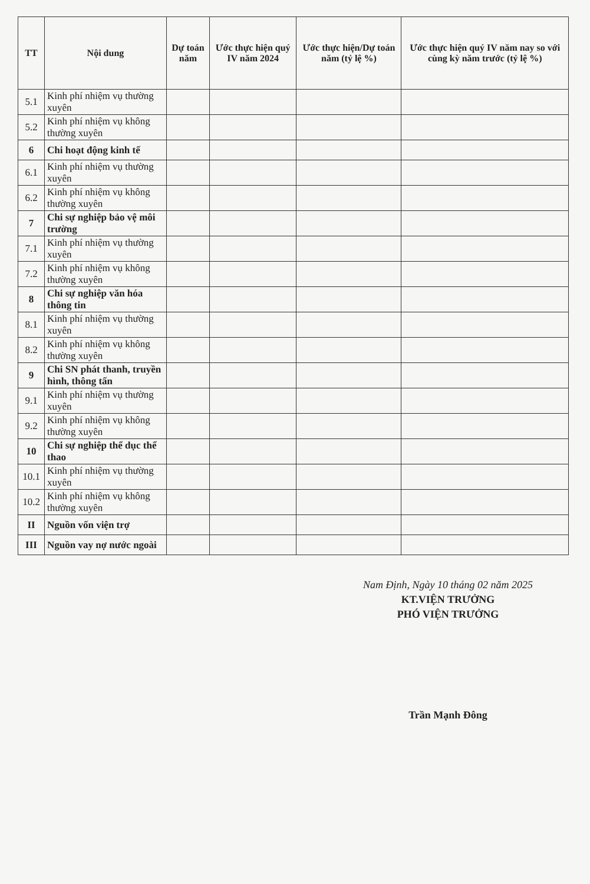| TT | Nội dung | Dự toán năm | Ước thực hiện quý IV năm 2024 | Ước thực hiện/Dự toán năm (tỷ lệ %) | Ước thực hiện quý IV năm nay so với cùng kỳ năm trước (tỷ lệ %) |
| --- | --- | --- | --- | --- | --- |
| 5.1 | Kinh phí nhiệm vụ thường xuyên | | | | |
| 5.2 | Kinh phí nhiệm vụ không thường xuyên | | | | |
| 6 | Chi hoạt động kinh tế | | | | |
| 6.1 | Kinh phí nhiệm vụ thường xuyên | | | | |
| 6.2 | Kinh phí nhiệm vụ không thường xuyên | | | | |
| 7 | Chi sự nghiệp bảo vệ môi trường | | | | |
| 7.1 | Kinh phí nhiệm vụ thường xuyên | | | | |
| 7.2 | Kinh phí nhiệm vụ không thường xuyên | | | | |
| 8 | Chi sự nghiệp văn hóa thông tin | | | | |
| 8.1 | Kinh phí nhiệm vụ thường xuyên | | | | |
| 8.2 | Kinh phí nhiệm vụ không thường xuyên | | | | |
| 9 | Chi SN phát thanh, truyền hình, thông tấn | | | | |
| 9.1 | Kinh phí nhiệm vụ thường xuyên | | | | |
| 9.2 | Kinh phí nhiệm vụ không thường xuyên | | | | |
| 10 | Chi sự nghiệp thể dục thể thao | | | | |
| 10.1 | Kinh phí nhiệm vụ thường xuyên | | | | |
| 10.2 | Kinh phí nhiệm vụ không thường xuyên | | | | |
| II | Nguồn vốn viện trợ | | | | |
| III | Nguồn vay nợ nước ngoài | | | | |
Nam Định, Ngày 10 tháng 02 năm 2025
KT.VIỆN TRƯỞNG
PHÓ VIỆN TRƯỞNG
Trần Mạnh Đông